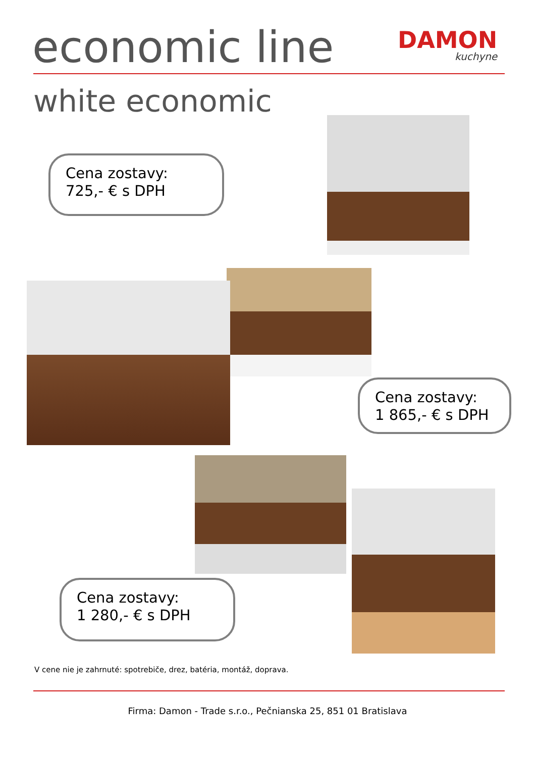economic line DAMON
kuchyne
white economic
Cena zostavy:
725,- € s DPH
Cena zostavy:
1 865,- € s DPH
Cena zostavy:
1 280,- € s DPH
V cene nie je zahrnuté: spotrebiče, drez, batéria, montáž, doprava.
Firma: Damon - Trade s.r.o., Pečnianska 25, 851 01 Bratislava